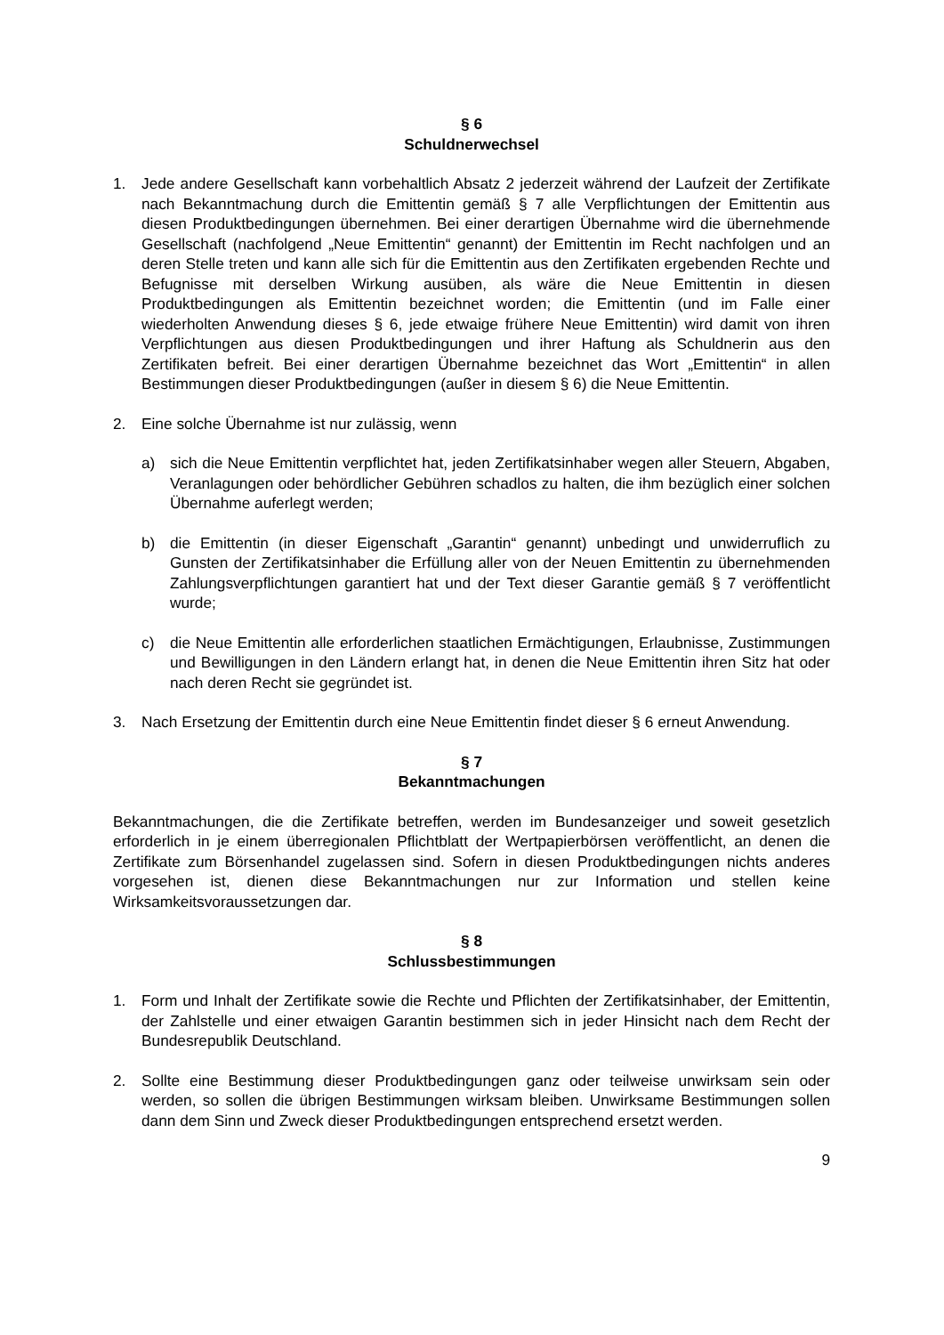§ 6
Schuldnerwechsel
1. Jede andere Gesellschaft kann vorbehaltlich Absatz 2 jederzeit während der Laufzeit der Zertifikate nach Bekanntmachung durch die Emittentin gemäß § 7 alle Verpflichtungen der Emittentin aus diesen Produktbedingungen übernehmen. Bei einer derartigen Übernahme wird die übernehmende Gesellschaft (nachfolgend „Neue Emittentin“ genannt) der Emittentin im Recht nachfolgen und an deren Stelle treten und kann alle sich für die Emittentin aus den Zertifikaten ergebenden Rechte und Befugnisse mit derselben Wirkung ausüben, als wäre die Neue Emittentin in diesen Produktbedingungen als Emittentin bezeichnet worden; die Emittentin (und im Falle einer wiederholten Anwendung dieses § 6, jede etwaige frühere Neue Emittentin) wird damit von ihren Verpflichtungen aus diesen Produktbedingungen und ihrer Haftung als Schuldnerin aus den Zertifikaten befreit. Bei einer derartigen Übernahme bezeichnet das Wort „Emittentin“ in allen Bestimmungen dieser Produktbedingungen (außer in diesem § 6) die Neue Emittentin.
2. Eine solche Übernahme ist nur zulässig, wenn
a) sich die Neue Emittentin verpflichtet hat, jeden Zertifikatsinhaber wegen aller Steuern, Abgaben, Veranlagungen oder behördlicher Gebühren schadlos zu halten, die ihm bezüglich einer solchen Übernahme auferlegt werden;
b) die Emittentin (in dieser Eigenschaft „Garantin“ genannt) unbedingt und unwiderruflich zu Gunsten der Zertifikatsinhaber die Erfüllung aller von der Neuen Emittentin zu übernehmenden Zahlungsverpflichtungen garantiert hat und der Text dieser Garantie gemäß § 7 veröffentlicht wurde;
c) die Neue Emittentin alle erforderlichen staatlichen Ermächtigungen, Erlaubnisse, Zustimmungen und Bewilligungen in den Ländern erlangt hat, in denen die Neue Emittentin ihren Sitz hat oder nach deren Recht sie gegründet ist.
3. Nach Ersetzung der Emittentin durch eine Neue Emittentin findet dieser § 6 erneut Anwendung.
§ 7
Bekanntmachungen
Bekanntmachungen, die die Zertifikate betreffen, werden im Bundesanzeiger und soweit gesetzlich erforderlich in je einem überregionalen Pflichtblatt der Wertpapierbörsen veröffentlicht, an denen die Zertifikate zum Börsenhandel zugelassen sind. Sofern in diesen Produktbedingungen nichts anderes vorgesehen ist, dienen diese Bekanntmachungen nur zur Information und stellen keine Wirksamkeitsvoraussetzungen dar.
§ 8
Schlussbestimmungen
1. Form und Inhalt der Zertifikate sowie die Rechte und Pflichten der Zertifikatsinhaber, der Emittentin, der Zahlstelle und einer etwaigen Garantin bestimmen sich in jeder Hinsicht nach dem Recht der Bundesrepublik Deutschland.
2. Sollte eine Bestimmung dieser Produktbedingungen ganz oder teilweise unwirksam sein oder werden, so sollen die übrigen Bestimmungen wirksam bleiben. Unwirksame Bestimmungen sollen dann dem Sinn und Zweck dieser Produktbedingungen entsprechend ersetzt werden.
9